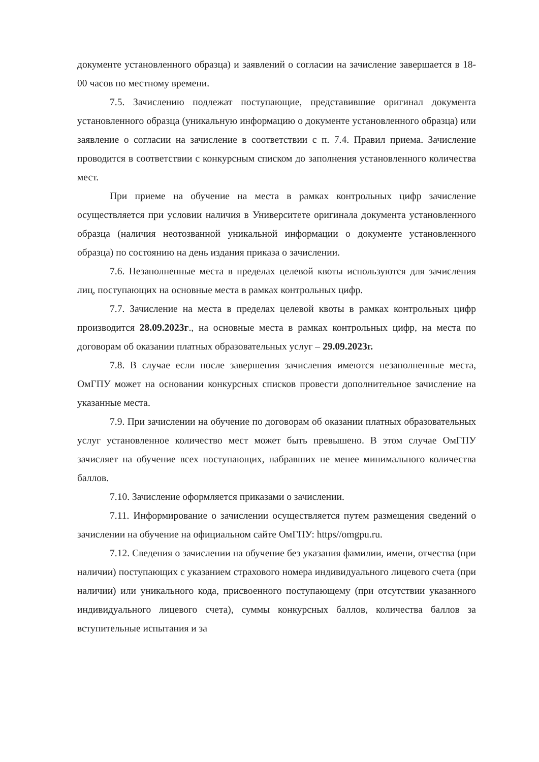документе установленного образца) и заявлений о согласии на зачисление завершается в 18-00 часов по местному времени.
7.5. Зачислению подлежат поступающие, представившие оригинал документа установленного образца (уникальную информацию о документе установленного образца) или заявление о согласии на зачисление в соответствии с п. 7.4. Правил приема. Зачисление проводится в соответствии с конкурсным списком до заполнения установленного количества мест.
При приеме на обучение на места в рамках контрольных цифр зачисление осуществляется при условии наличия в Университете оригинала документа установленного образца (наличия неотозванной уникальной информации о документе установленного образца) по состоянию на день издания приказа о зачислении.
7.6. Незаполненные места в пределах целевой квоты используются для зачисления лиц, поступающих на основные места в рамках контрольных цифр.
7.7. Зачисление на места в пределах целевой квоты в рамках контрольных цифр производится 28.09.2023г., на основные места в рамках контрольных цифр, на места по договорам об оказании платных образовательных услуг – 29.09.2023г.
7.8. В случае если после завершения зачисления имеются незаполненные места, ОмГПУ может на основании конкурсных списков провести дополнительное зачисление на указанные места.
7.9. При зачислении на обучение по договорам об оказании платных образовательных услуг установленное количество мест может быть превышено. В этом случае ОмГПУ зачисляет на обучение всех поступающих, набравших не менее минимального количества баллов.
7.10. Зачисление оформляется приказами о зачислении.
7.11. Информирование о зачислении осуществляется путем размещения сведений о зачислении на обучение на официальном сайте ОмГПУ: https//omgpu.ru.
7.12. Сведения о зачислении на обучение без указания фамилии, имени, отчества (при наличии) поступающих с указанием страхового номера индивидуального лицевого счета (при наличии) или уникального кода, присвоенного поступающему (при отсутствии указанного индивидуального лицевого счета), суммы конкурсных баллов, количества баллов за вступительные испытания и за